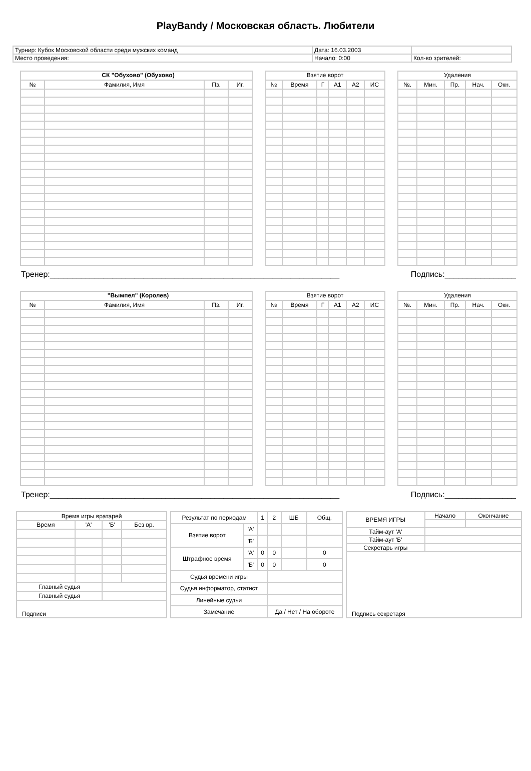PlayBandy / Московская область. Любители
| Турнир: Кубок Московской области среди мужских команд | Дата: 16.03.2003 | |
| Место проведения: | Начало: 0:00 | Кол-во зрителей: |
| СК "Обухово" (Обухово) | | | |
| --- | --- | --- | --- |
| № | Фамилия, Имя | Пз. | Иг. |
| Взятие ворот | | | | | |
| --- | --- | --- | --- | --- | --- |
| № | Время | Г | А1 | А2 | ИС |
| Удаления | | | | |
| --- | --- | --- | --- | --- |
| №. | Мин. | Пр. | Нач. | Окн. |
Тренер:_________________________________________________________________ Подпись:________________
| "Вымпел" (Королев) | | | |
| --- | --- | --- | --- |
| № | Фамилия, Имя | Пз. | Иг. |
| Взятие ворот | | | | | |
| --- | --- | --- | --- | --- | --- |
| № | Время | Г | А1 | А2 | ИС |
| Удаления | | | | |
| --- | --- | --- | --- | --- |
| №. | Мин. | Пр. | Нач. | Окн. |
Тренер:_________________________________________________________________ Подпись:________________
| Время игры вратарей | | | |
| Время | 'А' | 'Б' | Без вр. |
| Главный судья | | | |
| Главный судья | | | |
| Подписи | | | |
| Результат по периодам | | 1 | 2 | ШБ | Общ. |
| Взятие ворот | 'А' | | | | |
| | 'Б' | | | | |
| Штрафное время | 'А' | 0 | 0 | | 0 |
| | 'Б' | 0 | 0 | | 0 |
| Судья времени игры | | | | | |
| Судья информатор, статист | | | | | |
| Линейные судьи | | | | | |
| Замечание | | | Да / Нет / На обороте | | |
| ВРЕМЯ ИГРЫ | Начало | Окончание |
| Тайм-аут 'А' | | |
| Тайм-аут 'Б' | | |
| Секретарь игры | | |
| Подпись секретаря | | |